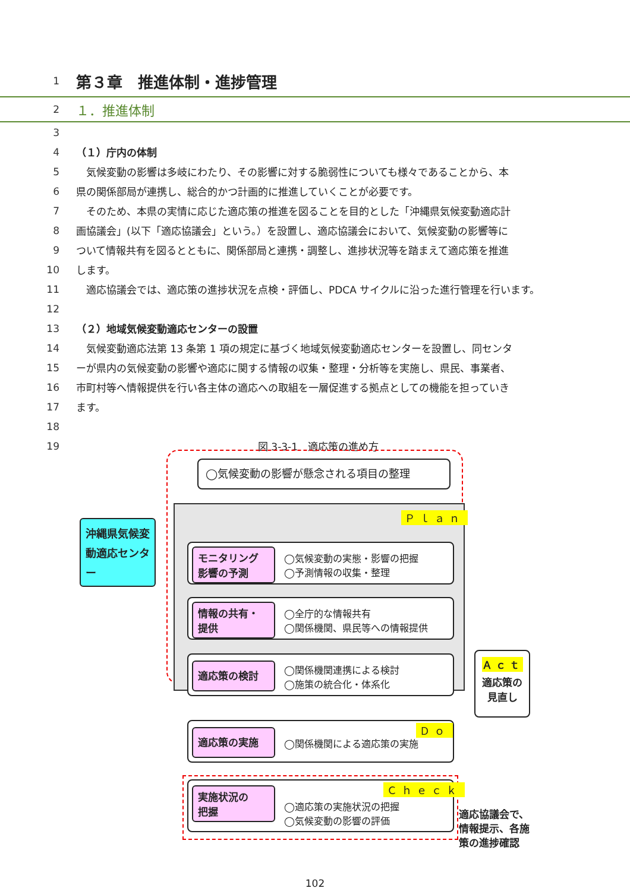1
第３章　推進体制・進捗管理
2
１．推進体制
3
4 （１）庁内の体制
5 　気候変動の影響は多岐にわたり、その影響に対する脆弱性についても様々であることから、本
6 県の関係部局が連携し、総合的かつ計画的に推進していくことが必要です。
7 　そのため、本県の実情に応じた適応策の推進を図ることを目的とした「沖縄県気候変動適応計
8 画協議会」(以下「適応協議会」という。）を設置し、適応協議会において、気候変動の影響等に
9 ついて情報共有を図るとともに、関係部局と連携・調整し、進捗状況等を踏まえて適応策を推進
10 します。
11 　適応協議会では、適応策の進捗状況を点検・評価し、PDCA サイクルに沿った進行管理を行います。
12
13 （２）地域気候変動適応センターの設置
14 　気候変動適応法第 13 条第 1 項の規定に基づく地域気候変動適応センターを設置し、同センタ
15 ーが県内の気候変動の影響や適応に関する情報の収集・整理・分析等を実施し、県民、事業者、
16 市町村等へ情報提供を行い各主体の適応への取組を一層促進する拠点としての機能を担っていき
17 ます。
18
19 図 3-3-1　適応策の進め方
◯気候変動の影響が懸念される項目の整理
Ｐｌａｎ
モニタリング
影響の予測
◯気候変動の実態・影響の把握
◯予測情報の収集・整理
情報の共有・
提供
◯全庁的な情報共有
◯関係機関、県民等への情報提供
適応策の検討
◯関係機関連携による検討
◯施策の統合化・体系化
適応策の実施 Ｄｏ
◯関係機関による適応策の実施
実施状況の
把握
Ｃｈｅｃｋ
◯適応策の実施状況の把握
◯気候変動の影響の評価
沖縄県気候変動適応センター
Ａｃｔ
適応策の
見直し
適応協議会で、
情報提示、各施
策の進捗確認
102